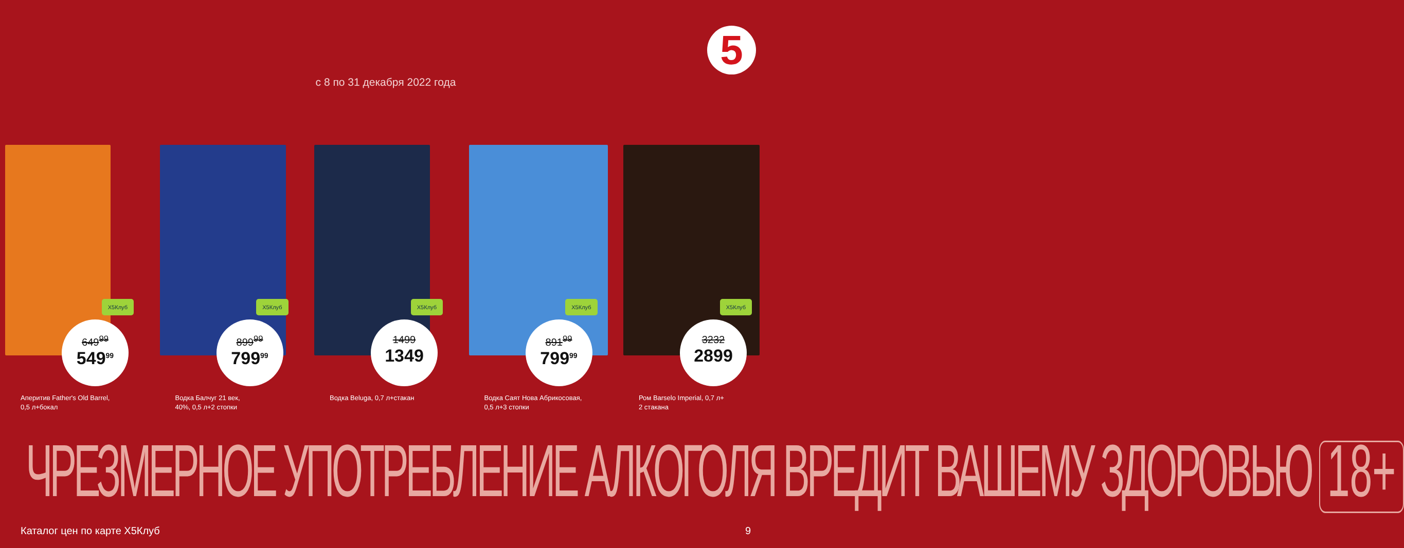5
с 8 по 31 декабря 2022 года
Х5Клуб
649<sup>99</sup>
549<sup>99</sup>
Аперитив Father's Old Barrel,
0,5 л+бокал
Х5Клуб
899<sup>99</sup>
799<sup>99</sup>
Водка Балчуг 21 век,
40%, 0,5 л+2 стопки
Х5Клуб
1499
1349
Водка Beluga, 0,7 л+стакан
Х5Клуб
891<sup>99</sup>
799<sup>99</sup>
Водка Саят Нова Абрикосовая,
0,5 л+3 стопки
Х5Клуб
3232
2899
Ром Barselo Imperial, 0,7 л+
2 стакана
ЧРЕЗМЕРНОЕ УПОТРЕБЛЕНИЕ АЛКОГОЛЯ ВРЕДИТ ВАШЕМУ ЗДОРОВЬЮ 18+
Каталог цен по карте Х5Клуб 9